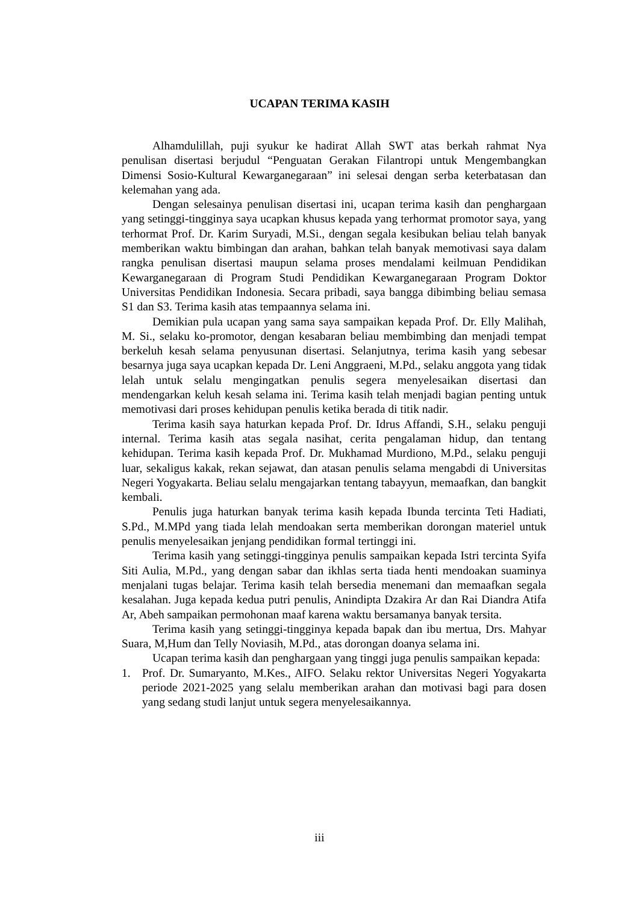UCAPAN TERIMA KASIH
Alhamdulillah, puji syukur ke hadirat Allah SWT atas berkah rahmat Nya penulisan disertasi berjudul “Penguatan Gerakan Filantropi untuk Mengembangkan Dimensi Sosio-Kultural Kewarganegaraan” ini selesai dengan serba keterbatasan dan kelemahan yang ada.
Dengan selesainya penulisan disertasi ini, ucapan terima kasih dan penghargaan yang setinggi-tingginya saya ucapkan khusus kepada yang terhormat promotor saya, yang terhormat Prof. Dr. Karim Suryadi, M.Si., dengan segala kesibukan beliau telah banyak memberikan waktu bimbingan dan arahan, bahkan telah banyak memotivasi saya dalam rangka penulisan disertasi maupun selama proses mendalami keilmuan Pendidikan Kewarganegaraan di Program Studi Pendidikan Kewarganegaraan Program Doktor Universitas Pendidikan Indonesia. Secara pribadi, saya bangga dibimbing beliau semasa S1 dan S3. Terima kasih atas tempaannya selama ini.
Demikian pula ucapan yang sama saya sampaikan kepada Prof. Dr. Elly Malihah, M. Si., selaku ko-promotor, dengan kesabaran beliau membimbing dan menjadi tempat berkeluh kesah selama penyusunan disertasi. Selanjutnya, terima kasih yang sebesar besarnya juga saya ucapkan kepada Dr. Leni Anggraeni, M.Pd., selaku anggota yang tidak lelah untuk selalu mengingatkan penulis segera menyelesaikan disertasi dan mendengarkan keluh kesah selama ini. Terima kasih telah menjadi bagian penting untuk memotivasi dari proses kehidupan penulis ketika berada di titik nadir.
Terima kasih saya haturkan kepada Prof. Dr. Idrus Affandi, S.H., selaku penguji internal. Terima kasih atas segala nasihat, cerita pengalaman hidup, dan tentang kehidupan. Terima kasih kepada Prof. Dr. Mukhamad Murdiono, M.Pd., selaku penguji luar, sekaligus kakak, rekan sejawat, dan atasan penulis selama mengabdi di Universitas Negeri Yogyakarta. Beliau selalu mengajarkan tentang tabayyun, memaafkan, dan bangkit kembali.
Penulis juga haturkan banyak terima kasih kepada Ibunda tercinta Teti Hadiati, S.Pd., M.MPd yang tiada lelah mendoakan serta memberikan dorongan materiel untuk penulis menyelesaikan jenjang pendidikan formal tertinggi ini.
Terima kasih yang setinggi-tingginya penulis sampaikan kepada Istri tercinta Syifa Siti Aulia, M.Pd., yang dengan sabar dan ikhlas serta tiada henti mendoakan suaminya menjalani tugas belajar. Terima kasih telah bersedia menemani dan memaafkan segala kesalahan. Juga kepada kedua putri penulis, Anindipta Dzakira Ar dan Rai Diandra Atifa Ar, Abeh sampaikan permohonan maaf karena waktu bersamanya banyak tersita.
Terima kasih yang setinggi-tingginya kepada bapak dan ibu mertua, Drs. Mahyar Suara, M,Hum dan Telly Noviasih, M.Pd., atas dorongan doanya selama ini.
Ucapan terima kasih dan penghargaan yang tinggi juga penulis sampaikan kepada:
1. Prof. Dr. Sumaryanto, M.Kes., AIFO. Selaku rektor Universitas Negeri Yogyakarta periode 2021-2025 yang selalu memberikan arahan dan motivasi bagi para dosen yang sedang studi lanjut untuk segera menyelesaikannya.
iii